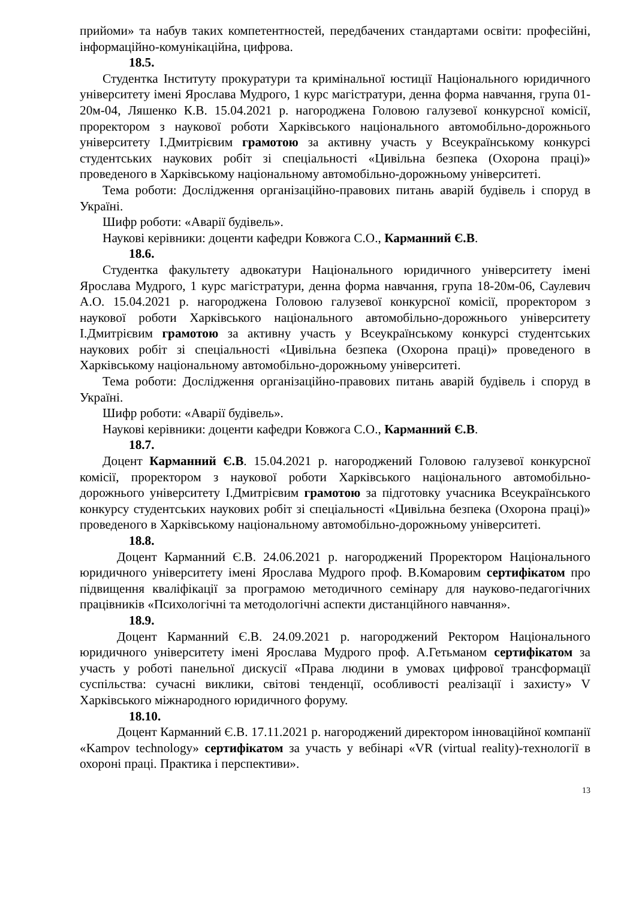прийоми» та набув таких компетентностей, передбачених стандартами освіти: професійні, інформаційно-комунікаційна, цифрова.
18.5.
Студентка Інституту прокуратури та кримінальної юстиції Національного юридичного університету імені Ярослава Мудрого, 1 курс магістратури, денна форма навчання, група 01-20м-04, Ляшенко К.В. 15.04.2021 р. нагороджена Головою галузевої конкурсної комісії, проректором з наукової роботи Харківського національного автомобільно-дорожнього університету І.Дмитрієвим грамотою за активну участь у Всеукраїнському конкурсі студентських наукових робіт зі спеціальності «Цивільна безпека (Охорона праці)» проведеного в Харківському національному автомобільно-дорожньому університеті.
Тема роботи: Дослідження організаційно-правових питань аварій будівель і споруд в Україні.
Шифр роботи: «Аварії будівель».
Наукові керівники: доценти кафедри Ковжога С.О., Карманний Є.В.
18.6.
Студентка факультету адвокатури Національного юридичного університету імені Ярослава Мудрого, 1 курс магістратури, денна форма навчання, група 18-20м-06, Саулевич А.О. 15.04.2021 р. нагороджена Головою галузевої конкурсної комісії, проректором з наукової роботи Харківського національного автомобільно-дорожнього університету І.Дмитрієвим грамотою за активну участь у Всеукраїнському конкурсі студентських наукових робіт зі спеціальності «Цивільна безпека (Охорона праці)» проведеного в Харківському національному автомобільно-дорожньому університеті.
Тема роботи: Дослідження організаційно-правових питань аварій будівель і споруд в Україні.
Шифр роботи: «Аварії будівель».
Наукові керівники: доценти кафедри Ковжога С.О., Карманний Є.В.
18.7.
Доцент Карманний Є.В. 15.04.2021 р. нагороджений Головою галузевої конкурсної комісії, проректором з наукової роботи Харківського національного автомобільно-дорожнього університету І.Дмитрієвим грамотою за підготовку учасника Всеукраїнського конкурсу студентських наукових робіт зі спеціальності «Цивільна безпека (Охорона праці)» проведеного в Харківському національному автомобільно-дорожньому університеті.
18.8.
Доцент Карманний Є.В. 24.06.2021 р. нагороджений Проректором Національного юридичного університету імені Ярослава Мудрого проф. В.Комаровим сертифікатом про підвищення кваліфікації за програмою методичного семінару для науково-педагогічних працівників «Психологічні та методологічні аспекти дистанційного навчання».
18.9.
Доцент Карманний Є.В. 24.09.2021 р. нагороджений Ректором Національного юридичного університету імені Ярослава Мудрого проф. А.Гетьманом сертифікатом за участь у роботі панельної дискусії «Права людини в умовах цифрової трансформації суспільства: сучасні виклики, світові тенденції, особливості реалізації і захисту» V Харківського міжнародного юридичного форуму.
18.10.
Доцент Карманний Є.В. 17.11.2021 р. нагороджений директором інноваційної компанії «Kampov technology» сертифікатом за участь у вебінарі «VR (virtual reality)-технології в охороні праці. Практика і перспективи».
13